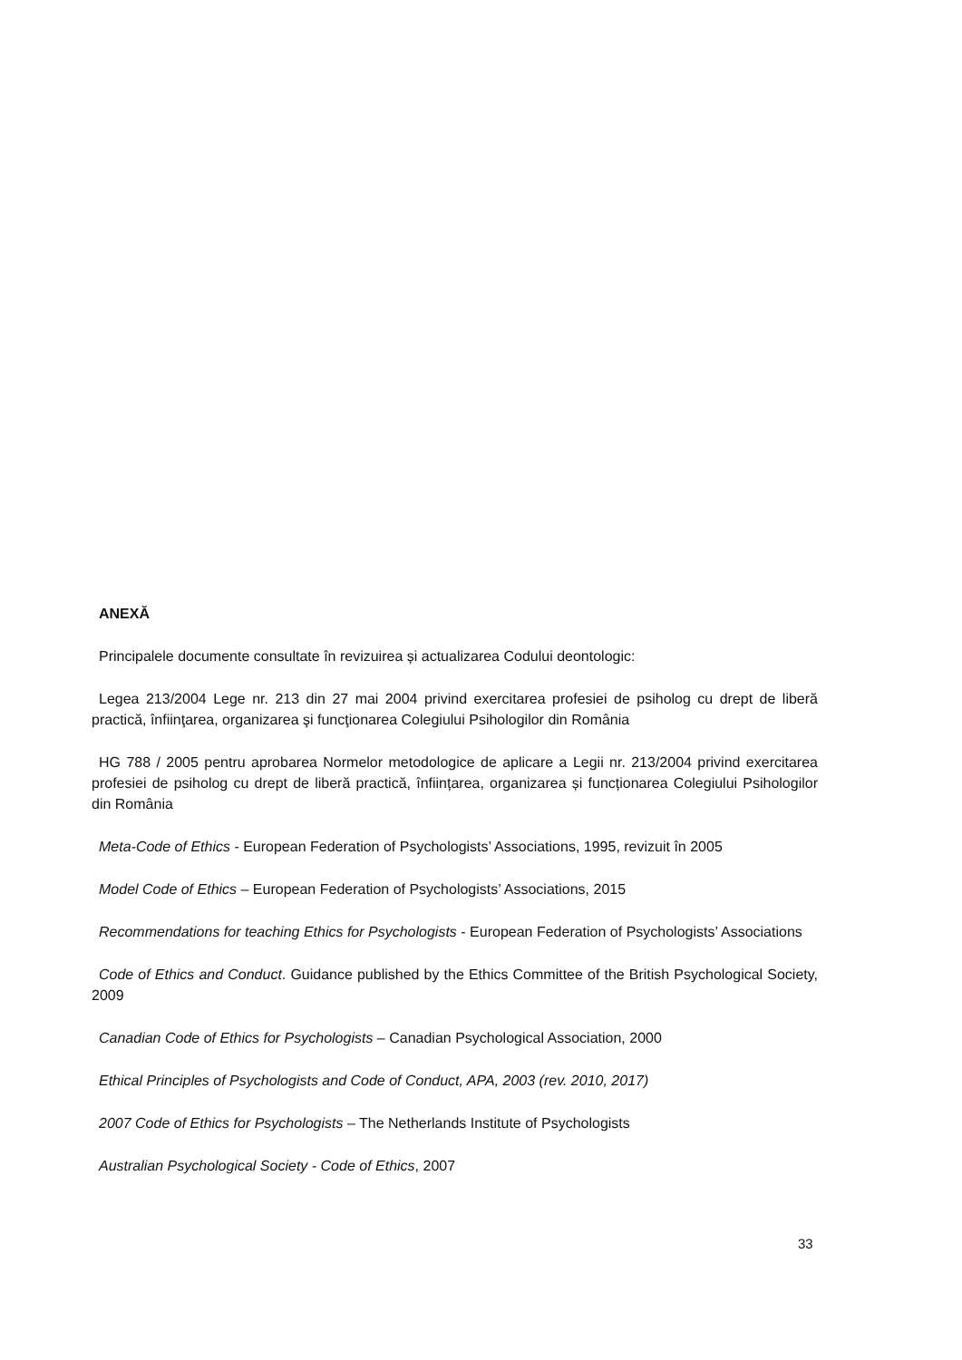ANEXĂ
Principalele documente consultate în revizuirea și actualizarea Codului deontologic:
Legea 213/2004 Lege nr. 213 din 27 mai 2004 privind exercitarea profesiei de psiholog cu drept de liberă practică, înfiinţarea, organizarea şi funcţionarea Colegiului Psihologilor din România
HG 788 / 2005 pentru aprobarea Normelor metodologice de aplicare a Legii nr. 213/2004 privind exercitarea profesiei de psiholog cu drept de liberă practică, înființarea, organizarea și funcționarea Colegiului Psihologilor din România
Meta-Code of Ethics - European Federation of Psychologists’ Associations, 1995, revizuit în 2005
Model Code of Ethics – European Federation of Psychologists’ Associations, 2015
Recommendations for teaching Ethics for Psychologists - European Federation of Psychologists’ Associations
Code of Ethics and Conduct. Guidance published by the Ethics Committee of the British Psychological Society, 2009
Canadian Code of Ethics for Psychologists – Canadian Psychological Association, 2000
Ethical Principles of Psychologists and Code of Conduct, APA, 2003 (rev. 2010, 2017)
2007 Code of Ethics for Psychologists – The Netherlands Institute of Psychologists
Australian Psychological Society - Code of Ethics, 2007
33